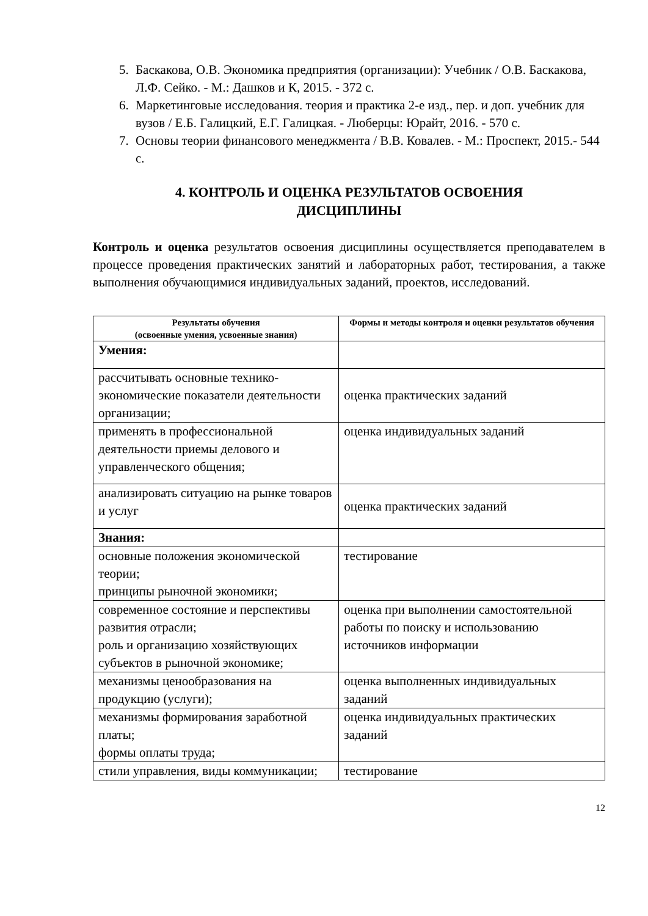5. Баскакова, О.В. Экономика предприятия (организации): Учебник / О.В. Баскакова, Л.Ф. Сейко. - М.: Дашков и К, 2015. - 372 с.
6. Маркетинговые исследования. теория и практика 2-е изд., пер. и доп. учебник для вузов / Е.Б. Галицкий, Е.Г. Галицкая. - Люберцы: Юрайт, 2016. - 570 с.
7. Основы теории финансового менеджмента / В.В. Ковалев. - М.: Проспект, 2015.- 544 с.
4. КОНТРОЛЬ И ОЦЕНКА РЕЗУЛЬТАТОВ ОСВОЕНИЯ
ДИСЦИПЛИНЫ
Контроль и оценка результатов освоения дисциплины осуществляется преподавателем в процессе проведения практических занятий и лабораторных работ, тестирования, а также выполнения обучающимися индивидуальных заданий, проектов, исследований.
| Результаты обучения (освоенные умения, усвоенные знания) | Формы и методы контроля и оценки результатов обучения |
| --- | --- |
| Умения: | |
| рассчитывать основные технико-экономические показатели деятельности организации; | оценка практических заданий |
| применять в профессиональной деятельности приемы делового и управленческого общения; | оценка индивидуальных заданий |
| анализировать ситуацию на рынке товаров и услуг | оценка практических заданий |
| Знания: | |
| основные положения экономической теории; принципы рыночной экономики; | тестирование |
| современное состояние и перспективы развития отрасли; роль и организацию хозяйствующих субъектов в рыночной экономике; | оценка при выполнении самостоятельной работы по поиску и использованию источников информации |
| механизмы ценообразования на продукцию (услуги); | оценка выполненных индивидуальных заданий |
| механизмы формирования заработной платы; формы оплаты труда; | оценка индивидуальных практических заданий |
| стили управления, виды коммуникации; | тестирование |
12